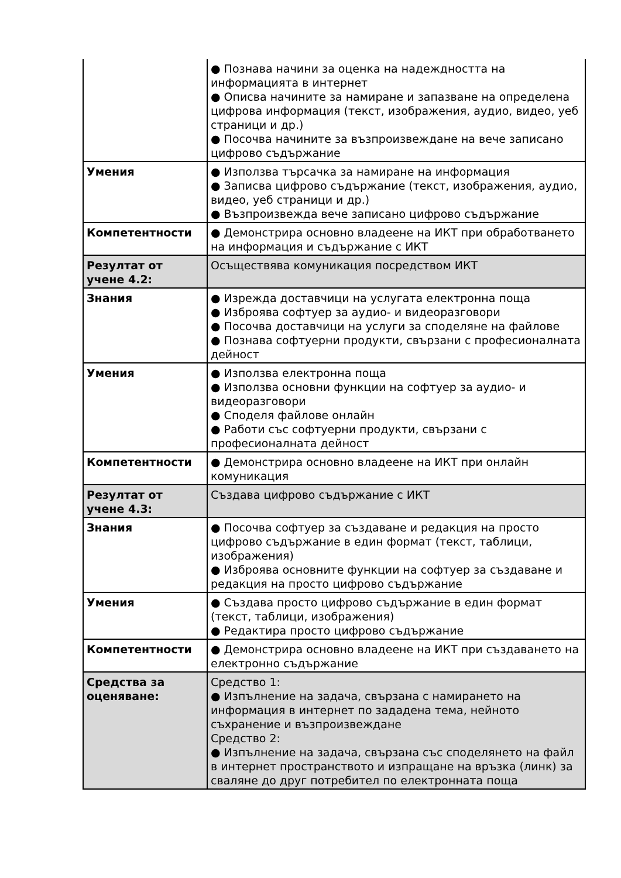| | ● Познава начини за оценка на надеждността на информацията в интернет ● Описва начините за намиране и запазване на определена цифрова информация (текст, изображения, аудио, видео, уеб страници и др.) ● Посочва начините за възпроизвеждане на вече записано цифрово съдържание |
| Умения | ● Използва търсачка за намиране на информация ● Записва цифрово съдържание (текст, изображения, аудио, видео, уеб страници и др.) ● Възпроизвежда вече записано цифрово съдържание |
| Компетентности | ● Демонстрира основно владеене на ИКТ при обработването на информация и съдържание с ИКТ |
| Резултат от учене 4.2: | Осъществява комуникация посредством ИКТ |
| Знания | ● Изрежда доставчици на услугата електронна поща ● Изброява софтуер за аудио- и видеоразговори ● Посочва доставчици на услуги за споделяне на файлове ● Познава софтуерни продукти, свързани с професионалната дейност |
| Умения | ● Използва електронна поща ● Използва основни функции на софтуер за аудио- и видеоразговори ● Споделя файлове онлайн ● Работи със софтуерни продукти, свързани с професионалната дейност |
| Компетентности | ● Демонстрира основно владеене на ИКТ при онлайн комуникация |
| Резултат от учене 4.3: | Създава цифрово съдържание с ИКТ |
| Знания | ● Посочва софтуер за създаване и редакция на просто цифрово съдържание в един формат (текст, таблици, изображения) ● Изброява основните функции на софтуер за създаване и редакция на просто цифрово съдържание |
| Умения | ● Създава просто цифрово съдържание в един формат (текст, таблици, изображения) ● Редактира просто цифрово съдържание |
| Компетентности | ● Демонстрира основно владеене на ИКТ при създаването на електронно съдържание |
| Средства за оценяване: | Средство 1: ● Изпълнение на задача, свързана с намирането на информация в интернет по зададена тема, нейното съхранение и възпроизвеждане Средство 2: ● Изпълнение на задача, свързана със споделянето на файл в интернет пространството и изпращане на връзка (линк) за сваляне до друг потребител по електронната поща |